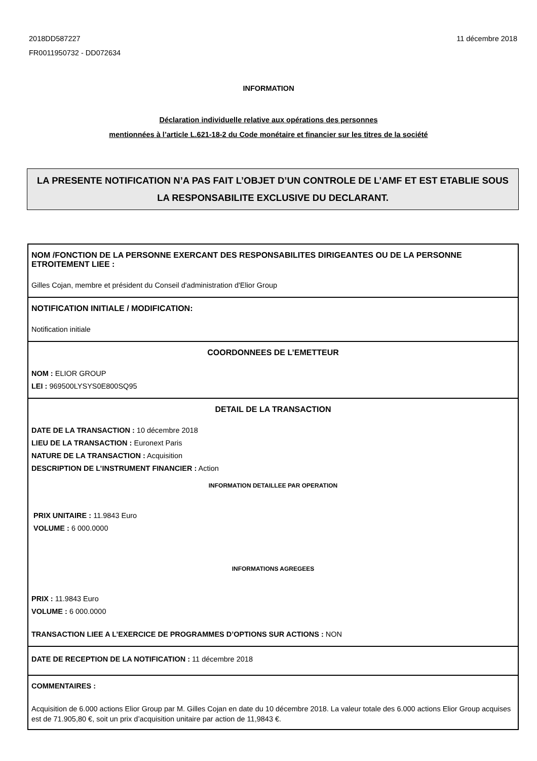2018DD587227
FR0011950732 - DD072634
11 décembre 2018
INFORMATION
Déclaration individuelle relative aux opérations des personnes
mentionnées à l’article L.621-18-2 du Code monétaire et financier sur les titres de la société
LA PRESENTE NOTIFICATION N’A PAS FAIT L’OBJET D’UN CONTROLE DE L’AMF ET EST ETABLIE SOUS LA RESPONSABILITE EXCLUSIVE DU DECLARANT.
NOM /FONCTION DE LA PERSONNE EXERCANT DES RESPONSABILITES DIRIGEANTES OU DE LA PERSONNE ETROITEMENT LIEE :
Gilles Cojan, membre et président du Conseil d'administration d'Elior Group
NOTIFICATION INITIALE / MODIFICATION:
Notification initiale
COORDONNEES DE L’EMETTEUR
NOM : ELIOR GROUP
LEI : 969500LYSYS0E800SQ95
DETAIL DE LA TRANSACTION
DATE DE LA TRANSACTION : 10 décembre 2018
LIEU DE LA TRANSACTION : Euronext Paris
NATURE DE LA TRANSACTION : Acquisition
DESCRIPTION DE L’INSTRUMENT FINANCIER : Action
INFORMATION DETAILLEE PAR OPERATION
PRIX UNITAIRE : 11.9843 Euro
VOLUME : 6 000.0000
INFORMATIONS AGREGEES
PRIX : 11.9843 Euro
VOLUME : 6 000.0000
TRANSACTION LIEE A L’EXERCICE DE PROGRAMMES D’OPTIONS SUR ACTIONS : NON
DATE DE RECEPTION DE LA NOTIFICATION : 11 décembre 2018
COMMENTAIRES :
Acquisition de 6.000 actions Elior Group par M. Gilles Cojan en date du 10 décembre 2018. La valeur totale des 6.000 actions Elior Group acquises est de 71.905,80 €, soit un prix d’acquisition unitaire par action de 11,9843 €.